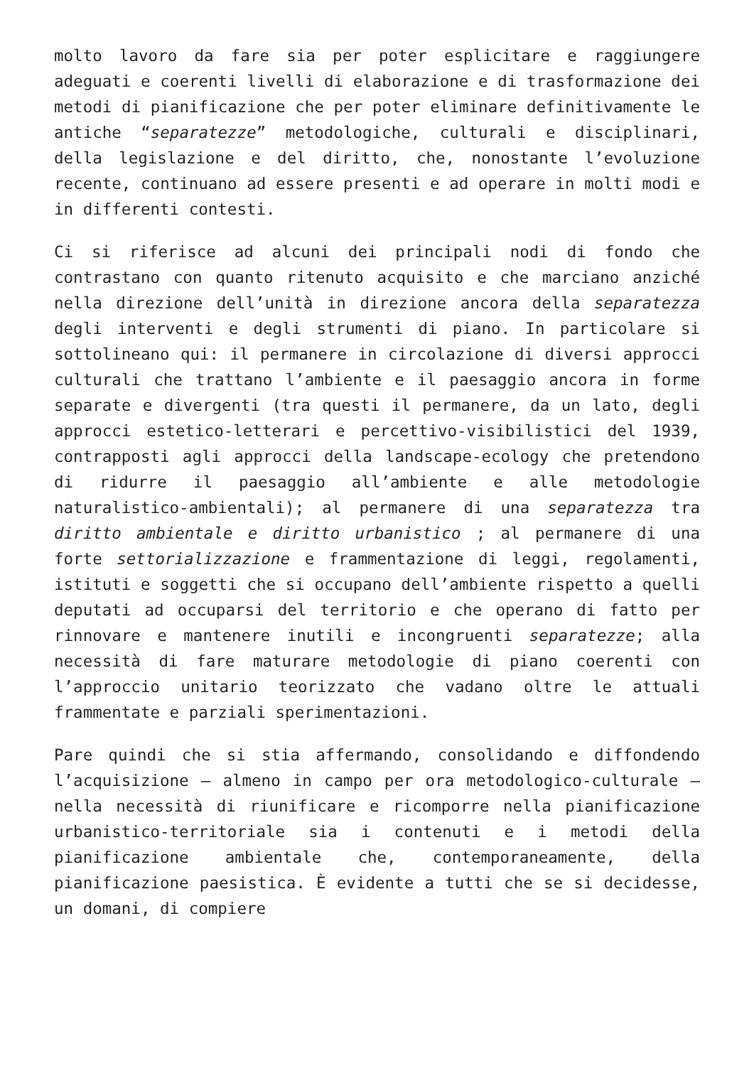molto lavoro da fare sia per poter esplicitare e raggiungere adeguati e coerenti livelli di elaborazione e di trasformazione dei metodi di pianificazione che per poter eliminare definitivamente le antiche “separatezze” metodologiche, culturali e disciplinari, della legislazione e del diritto, che, nonostante l’evoluzione recente, continuano ad essere presenti e ad operare in molti modi e in differenti contesti.
Ci si riferisce ad alcuni dei principali nodi di fondo che contrastano con quanto ritenuto acquisito e che marciano anziché nella direzione dell’unità in direzione ancora della separatezza degli interventi e degli strumenti di piano. In particolare si sottolineano qui: il permanere in circolazione di diversi approcci culturali che trattano l’ambiente e il paesaggio ancora in forme separate e divergenti (tra questi il permanere, da un lato, degli approcci estetico-letterari e percettivo-visibilistici del 1939, contrapposti agli approcci della landscape-ecology che pretendono di ridurre il paesaggio all’ambiente e alle metodologie naturalistico-ambientali); al permanere di una separatezza tra diritto ambientale e diritto urbanistico ; al permanere di una forte settorializzazione e frammentazione di leggi, regolamenti, istituti e soggetti che si occupano dell’ambiente rispetto a quelli deputati ad occuparsi del territorio e che operano di fatto per rinnovare e mantenere inutili e incongruenti separatezze; alla necessità di fare maturare metodologie di piano coerenti con l’approccio unitario teorizzato che vadano oltre le attuali frammentate e parziali sperimentazioni.
Pare quindi che si stia affermando, consolidando e diffondendo l’acquisizione – almeno in campo per ora metodologico-culturale – nella necessità di riunificare e ricomporre nella pianificazione urbanistico-territoriale sia i contenuti e i metodi della pianificazione ambientale che, contemporaneamente, della pianificazione paesistica. È evidente a tutti che se si decidesse, un domani, di compiere